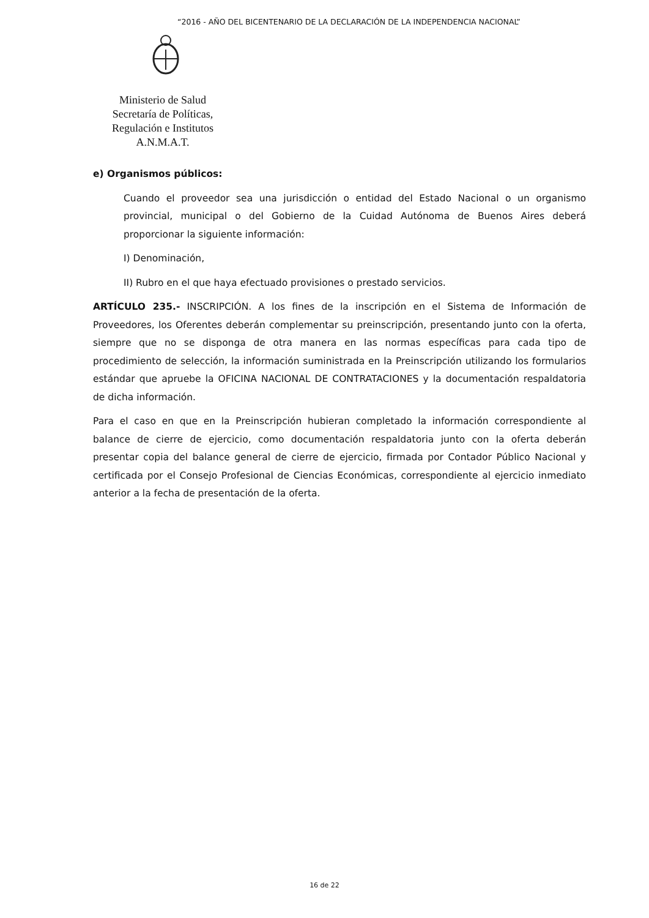“2016 - AÑO DEL BICENTENARIO DE LA DECLARACIÓN DE LA INDEPENDENCIA NACIONAL”
Ministerio de Salud
Secretaría de Políticas,
Regulación e Institutos
A.N.M.A.T.
e) Organismos públicos:
Cuando el proveedor sea una jurisdicción o entidad del Estado Nacional o un organismo provincial, municipal o del Gobierno de la Cuidad Autónoma de Buenos Aires deberá proporcionar la siguiente información:
I) Denominación,
II) Rubro en el que haya efectuado provisiones o prestado servicios.
ARTÍCULO 235.- INSCRIPCIÓN. A los fines de la inscripción en el Sistema de Información de Proveedores, los Oferentes deberán complementar su preinscripción, presentando junto con la oferta, siempre que no se disponga de otra manera en las normas específicas para cada tipo de procedimiento de selección, la información suministrada en la Preinscripción utilizando los formularios estándar que apruebe la OFICINA NACIONAL DE CONTRATACIONES y la documentación respaldatoria de dicha información.
Para el caso en que en la Preinscripción hubieran completado la información correspondiente al balance de cierre de ejercicio, como documentación respaldatoria junto con la oferta deberán presentar copia del balance general de cierre de ejercicio, firmada por Contador Público Nacional y certificada por el Consejo Profesional de Ciencias Económicas, correspondiente al ejercicio inmediato anterior a la fecha de presentación de la oferta.
16 de 22